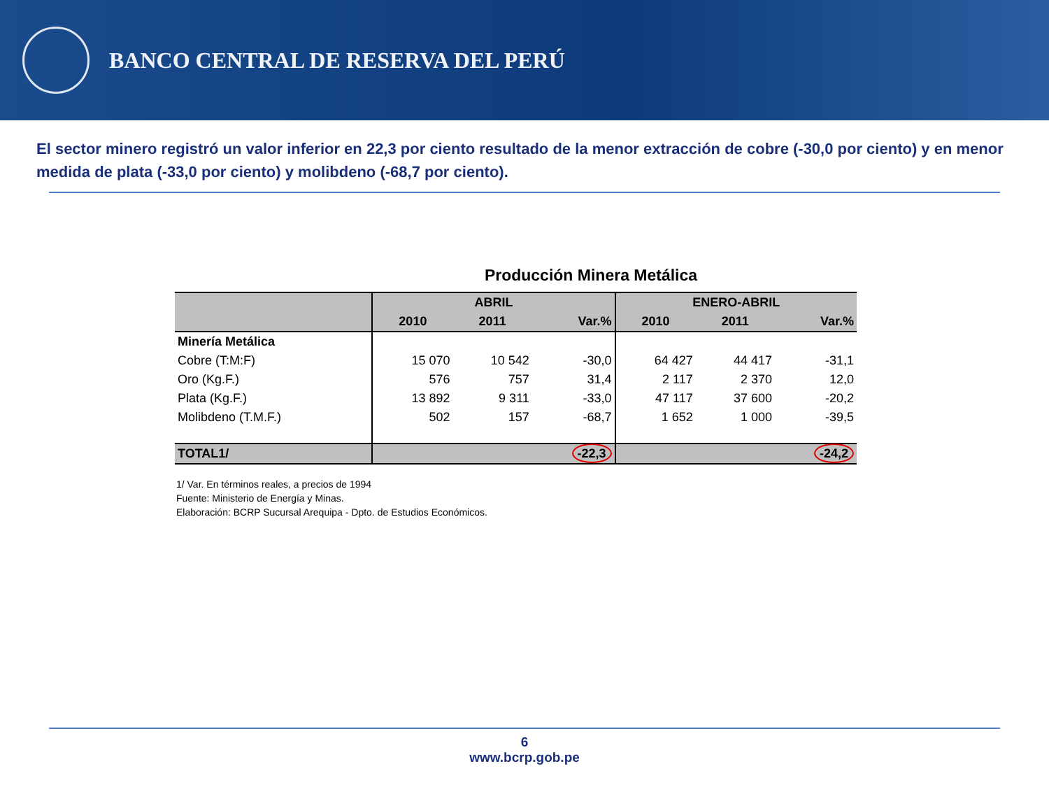BANCO CENTRAL DE RESERVA DEL PERÚ
El sector minero registró un valor inferior en 22,3 por ciento resultado de la menor extracción de cobre (-30,0 por ciento) y en menor medida de plata (-33,0 por ciento) y molibdeno (-68,7 por ciento).
Producción Minera Metálica
| | ABRIL | | | ENERO-ABRIL | | |
| --- | --- | --- | --- | --- | --- | --- |
| | 2010 | 2011 | Var.% | 2010 | 2011 | Var.% |
| Minería Metálica | | | | | | |
| Cobre (T:M:F) | 15 070 | 10 542 | -30,0 | 64 427 | 44 417 | -31,1 |
| Oro (Kg.F.) | 576 | 757 | 31,4 | 2 117 | 2 370 | 12,0 |
| Plata (Kg.F.) | 13 892 | 9 311 | -33,0 | 47 117 | 37 600 | -20,2 |
| Molibdeno (T.M.F.) | 502 | 157 | -68,7 | 1 652 | 1 000 | -39,5 |
| TOTAL1/ | | | -22,3 | | | -24,2 |
1/ Var. En términos reales, a precios de 1994
Fuente: Ministerio de Energía y Minas.
Elaboración: BCRP Sucursal Arequipa - Dpto. de Estudios Económicos.
6
www.bcrp.gob.pe